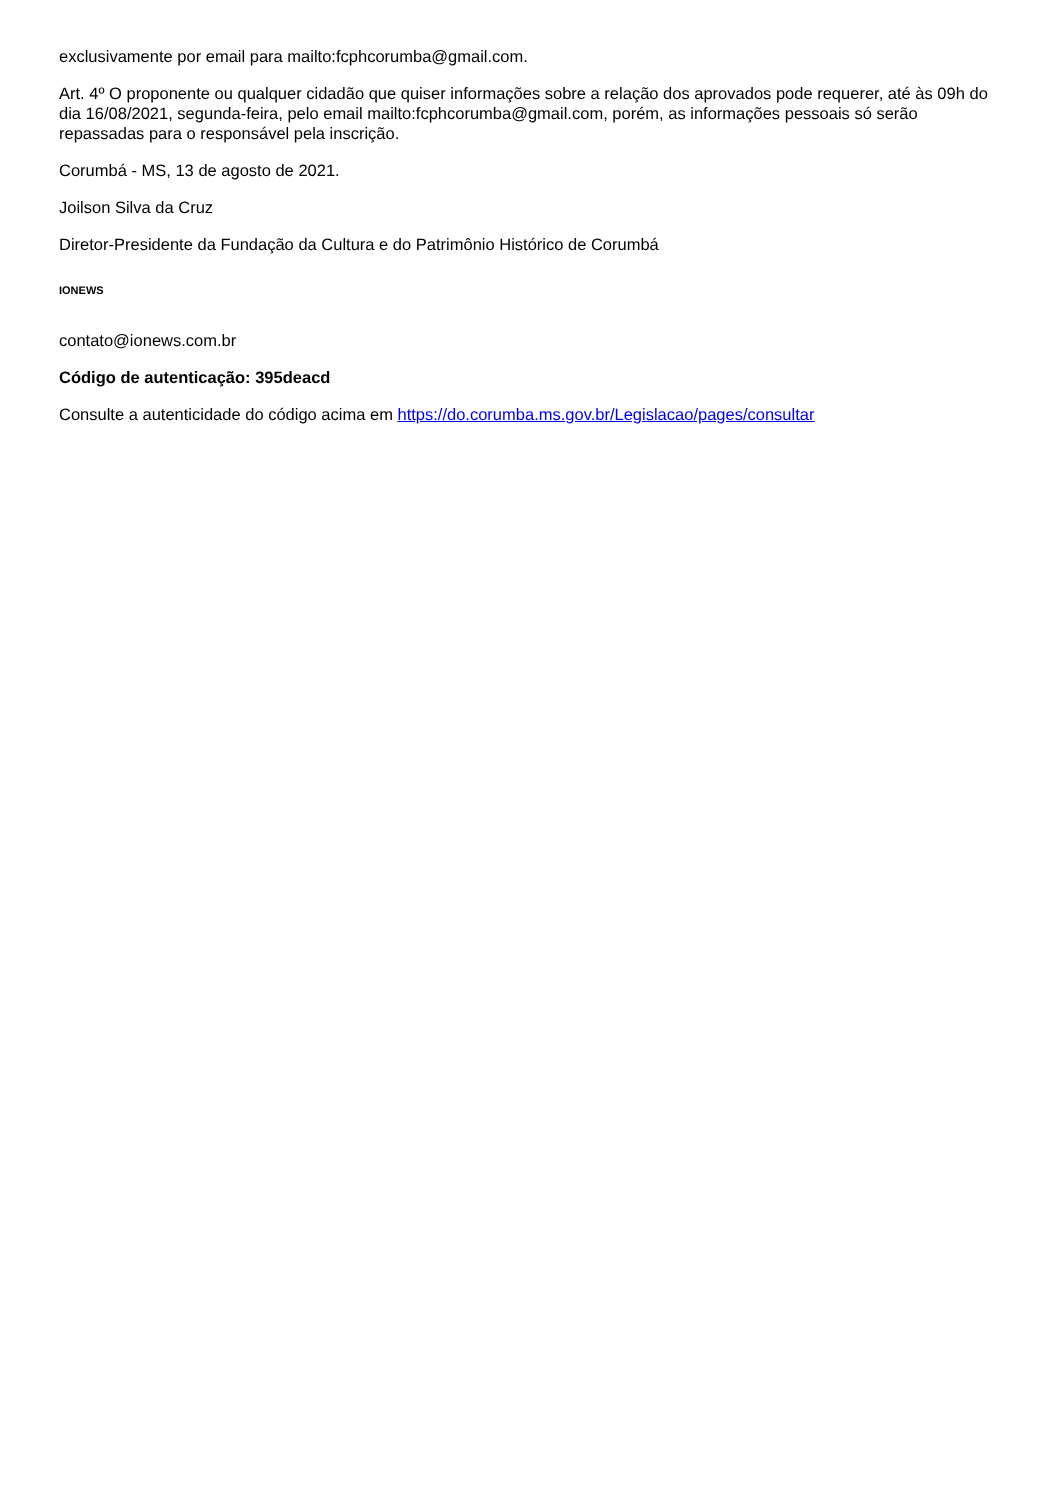exclusivamente por email para mailto:fcphcorumba@gmail.com.
Art. 4º O proponente ou qualquer cidadão que quiser informações sobre a relação dos aprovados pode requerer, até às 09h do dia 16/08/2021, segunda-feira, pelo email mailto:fcphcorumba@gmail.com, porém, as informações pessoais só serão repassadas para o responsável pela inscrição.
Corumbá - MS, 13 de agosto de 2021.
Joilson Silva da Cruz
Diretor-Presidente da Fundação da Cultura e do Patrimônio Histórico de Corumbá
IONEWS
contato@ionews.com.br
Código de autenticação: 395deacd
Consulte a autenticidade do código acima em https://do.corumba.ms.gov.br/Legislacao/pages/consultar